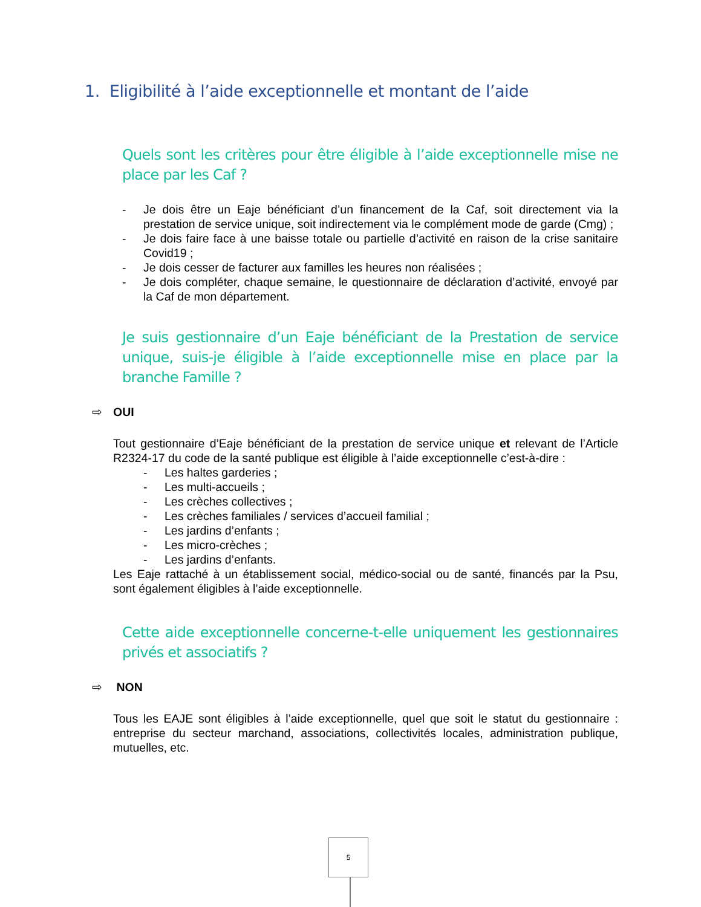1. Eligibilité à l’aide exceptionnelle et montant de l’aide
Quels sont les critères pour être éligible à l’aide exceptionnelle mise ne place par les Caf ?
- Je dois être un Eaje bénéficiant d’un financement de la Caf, soit directement via la prestation de service unique, soit indirectement via le complément mode de garde (Cmg) ;
- Je dois faire face à une baisse totale ou partielle d’activité en raison de la crise sanitaire Covid19 ;
- Je dois cesser de facturer aux familles les heures non réalisées ;
- Je dois compléter, chaque semaine, le questionnaire de déclaration d’activité, envoyé par la Caf de mon département.
Je suis gestionnaire d’un Eaje bénéficiant de la Prestation de service unique, suis-je éligible à l’aide exceptionnelle mise en place par la branche Famille ?
⇨ OUI
Tout gestionnaire d’Eaje bénéficiant de la prestation de service unique et relevant de l’Article R2324-17 du code de la santé publique est éligible à l’aide exceptionnelle c’est-à-dire :
- Les haltes garderies ;
- Les multi-accueils ;
- Les crèches collectives ;
- Les crèches familiales / services d’accueil familial ;
- Les jardins d’enfants ;
- Les micro-crèches ;
- Les jardins d’enfants.
Les Eaje rattaché à un établissement social, médico-social ou de santé, financés par la Psu, sont également éligibles à l’aide exceptionnelle.
Cette aide exceptionnelle concerne-t-elle uniquement les gestionnaires privés et associatifs ?
⇨ NON
Tous les EAJE sont éligibles à l’aide exceptionnelle, quel que soit le statut du gestionnaire : entreprise du secteur marchand, associations, collectivités locales, administration publique, mutuelles, etc.
5